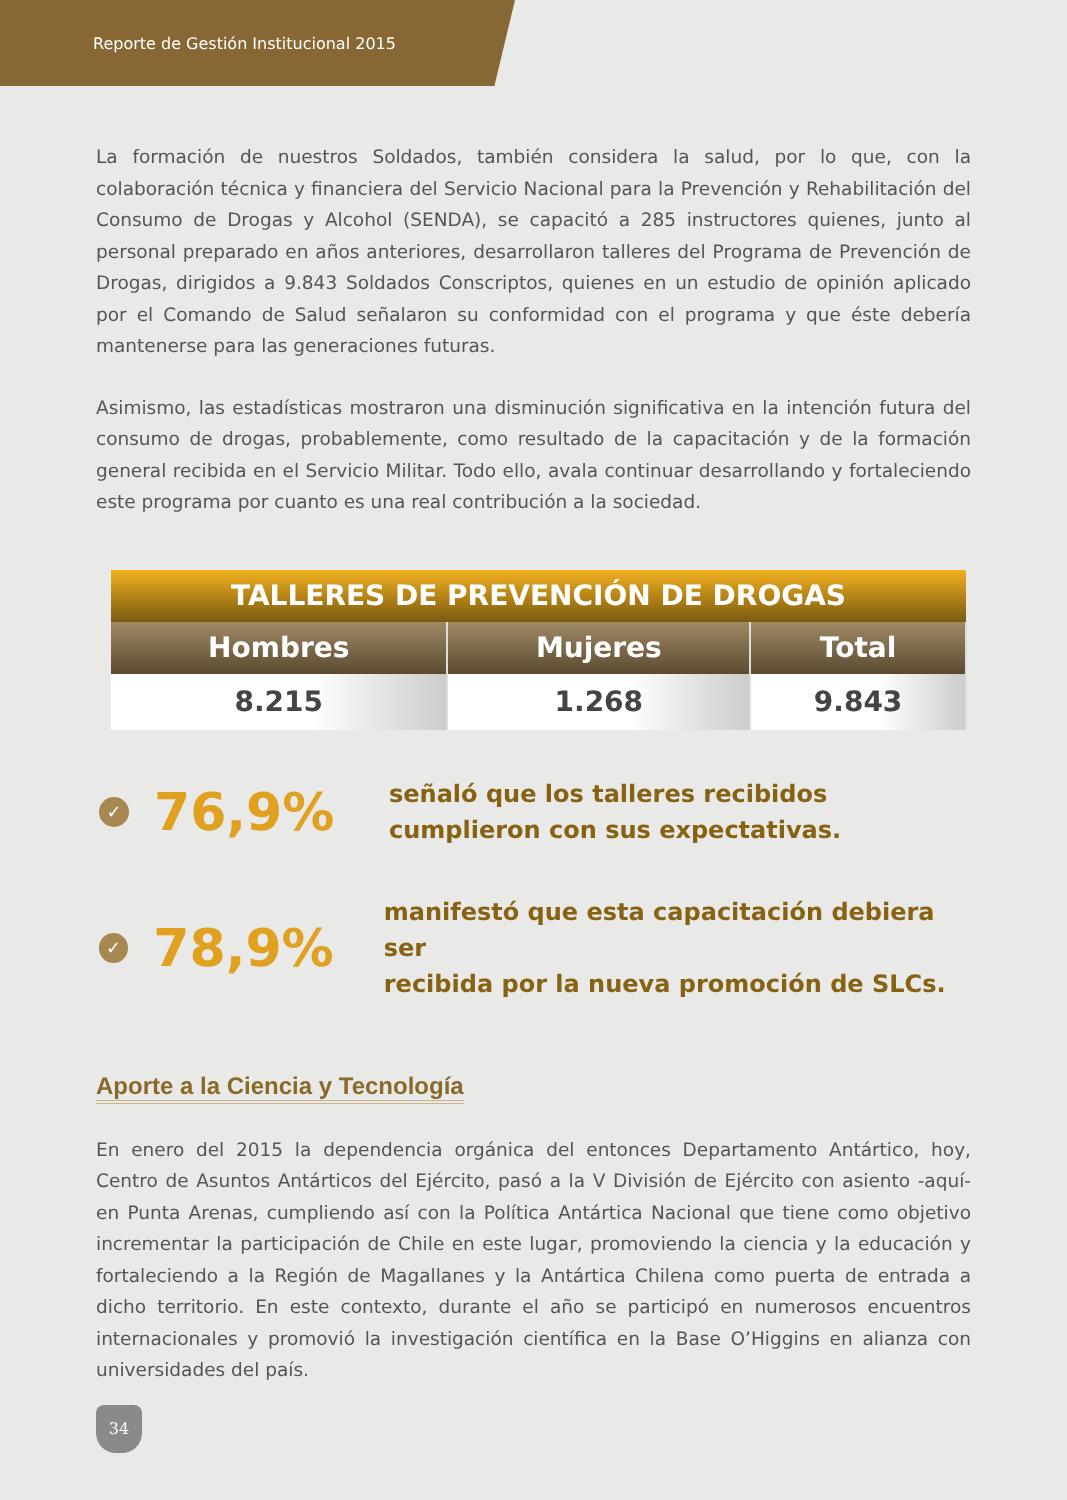Reporte de Gestión Institucional 2015
La formación de nuestros Soldados, también considera la salud, por lo que, con la colaboración técnica y financiera del Servicio Nacional para la Prevención y Rehabilitación del Consumo de Drogas y Alcohol (SENDA), se capacitó a 285 instructores quienes, junto al personal preparado en años anteriores, desarrollaron talleres del Programa de Prevención de Drogas, dirigidos a 9.843 Soldados Conscriptos, quienes en un estudio de opinión aplicado por el Comando de Salud señalaron su conformidad con el programa y que éste debería mantenerse para las generaciones futuras.
Asimismo, las estadísticas mostraron una disminución significativa en la intención futura del consumo de drogas, probablemente, como resultado de la capacitación y de la formación general recibida en el Servicio Militar. Todo ello, avala continuar desarrollando y fortaleciendo este programa por cuanto es una real contribución a la sociedad.
| TALLERES DE PREVENCIÓN DE DROGAS | | |
| --- | --- | --- |
| Hombres | Mujeres | Total |
| 8.215 | 1.268 | 9.843 |
✓
76,9%
señaló que los talleres recibidos
cumplieron con sus expectativas.
✓
78,9%
manifestó que esta capacitación debiera ser
recibida por la nueva promoción de SLCs.
Aporte a la Ciencia y Tecnología
En enero del 2015 la dependencia orgánica del entonces Departamento Antártico, hoy, Centro de Asuntos Antárticos del Ejército, pasó a la V División de Ejército con asiento -aquí- en Punta Arenas, cumpliendo así con la Política Antártica Nacional que tiene como objetivo incrementar la participación de Chile en este lugar, promoviendo la ciencia y la educación y fortaleciendo a la Región de Magallanes y la Antártica Chilena como puerta de entrada a dicho territorio. En este contexto, durante el año se participó en numerosos encuentros internacionales y promovió la investigación científica en la Base O’Higgins en alianza con universidades del país.
34